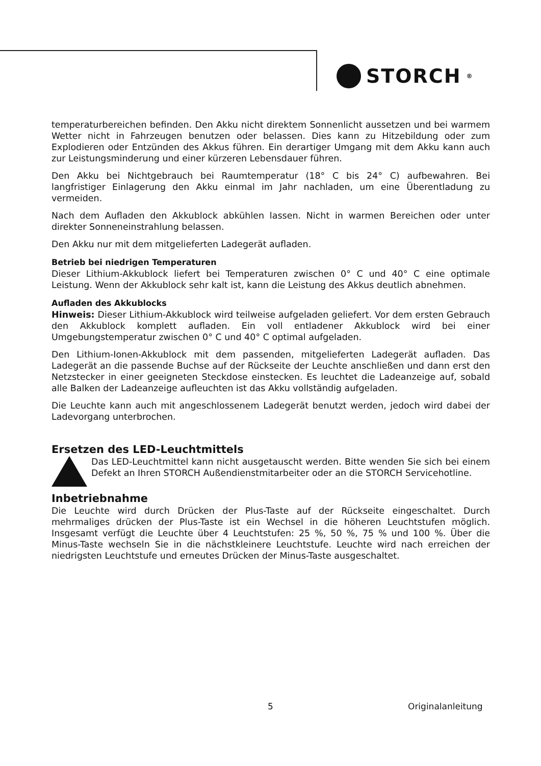STORCH<sup>®</sup>
temperaturbereichen befinden. Den Akku nicht direktem Sonnenlicht aussetzen und bei warmem Wetter nicht in Fahrzeugen benutzen oder belassen. Dies kann zu Hitzebildung oder zum Explodieren oder Entzünden des Akkus führen. Ein derartiger Umgang mit dem Akku kann auch zur Leistungsminderung und einer kürzeren Lebensdauer führen.
Den Akku bei Nichtgebrauch bei Raumtemperatur (18° C bis 24° C) aufbewahren. Bei langfristiger Einlagerung den Akku einmal im Jahr nachladen, um eine Überentladung zu vermeiden.
Nach dem Aufladen den Akkublock abkühlen lassen. Nicht in warmen Bereichen oder unter direkter Sonneneinstrahlung belassen.
Den Akku nur mit dem mitgelieferten Ladegerät aufladen.
Betrieb bei niedrigen Temperaturen
Dieser Lithium-Akkublock liefert bei Temperaturen zwischen 0° C und 40° C eine optimale Leistung. Wenn der Akkublock sehr kalt ist, kann die Leistung des Akkus deutlich abnehmen.
Aufladen des Akkublocks
Hinweis: Dieser Lithium-Akkublock wird teilweise aufgeladen geliefert. Vor dem ersten Gebrauch den Akkublock komplett aufladen. Ein voll entladener Akkublock wird bei einer Umgebungstemperatur zwischen 0° C und 40° C optimal aufgeladen.
Den Lithium-Ionen-Akkublock mit dem passenden, mitgelieferten Ladegerät aufladen. Das Ladegerät an die passende Buchse auf der Rückseite der Leuchte anschließen und dann erst den Netzstecker in einer geeigneten Steckdose einstecken. Es leuchtet die Ladeanzeige auf, sobald alle Balken der Ladeanzeige aufleuchten ist das Akku vollständig aufgeladen.
Die Leuchte kann auch mit angeschlossenem Ladegerät benutzt werden, jedoch wird dabei der Ladevorgang unterbrochen.
Ersetzen des LED-Leuchtmittels
Das LED-Leuchtmittel kann nicht ausgetauscht werden. Bitte wenden Sie sich bei einem Defekt an Ihren STORCH Außendienstmitarbeiter oder an die STORCH Servicehotline.
Inbetriebnahme
Die Leuchte wird durch Drücken der Plus-Taste auf der Rückseite eingeschaltet. Durch mehrmaliges drücken der Plus-Taste ist ein Wechsel in die höheren Leuchtstufen möglich. Insgesamt verfügt die Leuchte über 4 Leuchtstufen: 25 %, 50 %, 75 % und 100 %. Über die Minus-Taste wechseln Sie in die nächstkleinere Leuchtstufe. Leuchte wird nach erreichen der niedrigsten Leuchtstufe und erneutes Drücken der Minus-Taste ausgeschaltet.
5 Originalanleitung